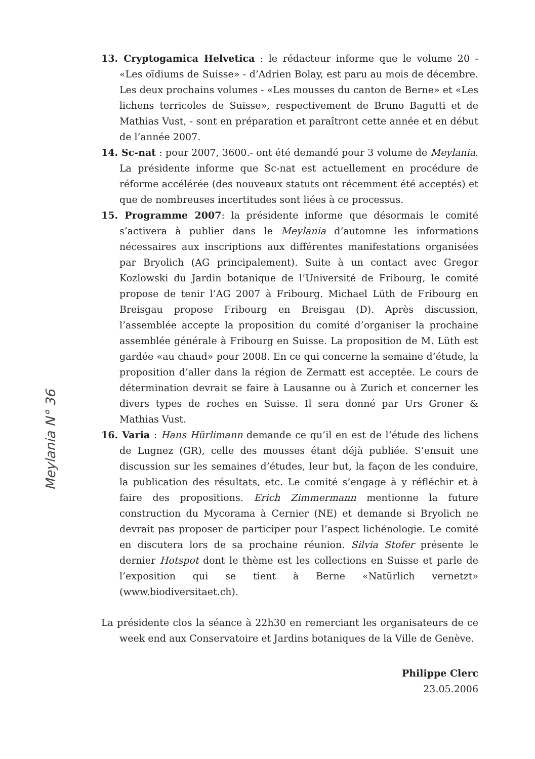Meylania N° 36
13. Cryptogamica Helvetica : le rédacteur informe que le volume 20 - «Les oïdiums de Suisse» - d’Adrien Bolay, est paru au mois de décembre. Les deux prochains volumes - «Les mousses du canton de Berne» et «Les lichens terricoles de Suisse», respectivement de Bruno Bagutti et de Mathias Vust, - sont en préparation et paraîtront cette année et en début de l’année 2007.
14. Sc-nat : pour 2007, 3600.- ont été demandé pour 3 volume de Meylania. La présidente informe que Sc-nat est actuellement en procédure de réforme accélérée (des nouveaux statuts ont récemment été acceptés) et que de nombreuses incertitudes sont liées à ce processus.
15. Programme 2007: la présidente informe que désormais le comité s’activera à publier dans le Meylania d’automne les informations nécessaires aux inscriptions aux différentes manifestations organisées par Bryolich (AG principalement). Suite à un contact avec Gregor Kozlowski du Jardin botanique de l’Université de Fribourg, le comité propose de tenir l’AG 2007 à Fribourg. Michael Lüth de Fribourg en Breisgau propose Fribourg en Breisgau (D). Après discussion, l’assemblée accepte la proposition du comité d’organiser la prochaine assemblée générale à Fribourg en Suisse. La proposition de M. Lüth est gardée «au chaud» pour 2008. En ce qui concerne la semaine d’étude, la proposition d’aller dans la région de Zermatt est acceptée. Le cours de détermination devrait se faire à Lausanne ou à Zurich et concerner les divers types de roches en Suisse. Il sera donné par Urs Groner & Mathias Vust.
16. Varia : Hans Hürlimann demande ce qu’il en est de l’étude des lichens de Lugnez (GR), celle des mousses étant déjà publiée. S’ensuit une discussion sur les semaines d’études, leur but, la façon de les conduire, la publication des résultats, etc. Le comité s’engage à y réfléchir et à faire des propositions. Erich Zimmermann mentionne la future construction du Mycorama à Cernier (NE) et demande si Bryolich ne devrait pas proposer de participer pour l’aspect lichénologie. Le comité en discutera lors de sa prochaine réunion. Silvia Stofer présente le dernier Hotspot dont le thème est les collections en Suisse et parle de l’exposition qui se tient à Berne «Natürlich vernetzt» (www.biodiversitaet.ch).
La présidente clos la séance à 22h30 en remerciant les organisateurs de ce week end aux Conservatoire et Jardins botaniques de la Ville de Genève.
Philippe Clerc
23.05.2006